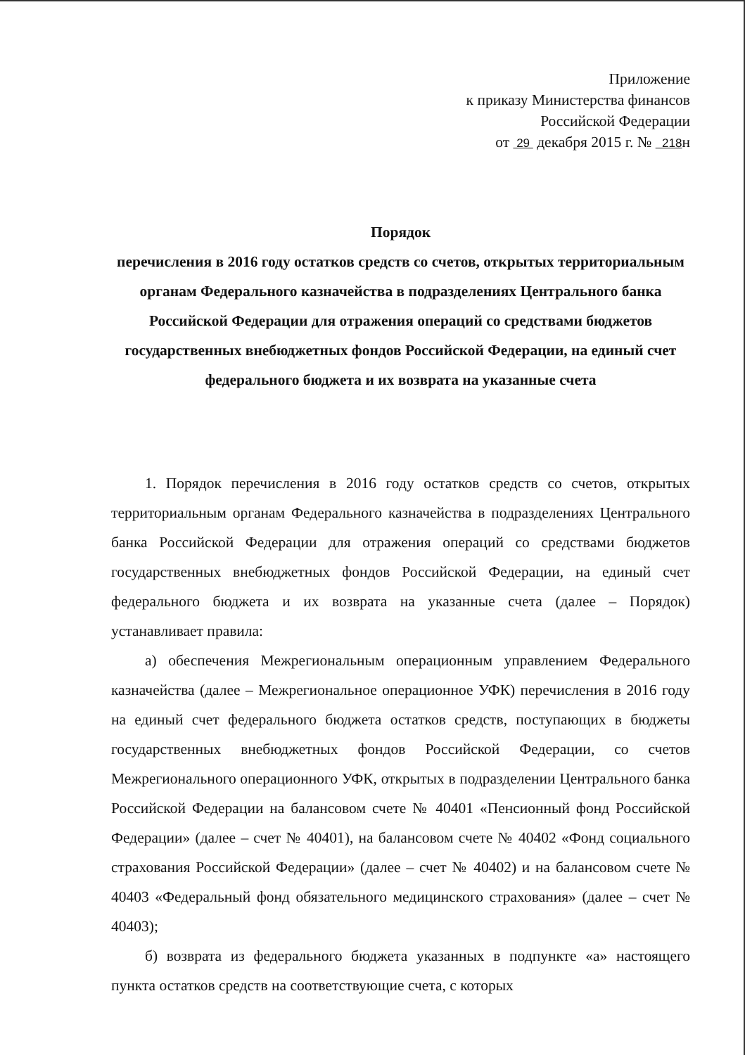Приложение
к приказу Министерства финансов
Российской Федерации
от 29 декабря 2015 г. № 218н
Порядок
перечисления в 2016 году остатков средств со счетов, открытых территориальным органам Федерального казначейства в подразделениях Центрального банка Российской Федерации для отражения операций со средствами бюджетов государственных внебюджетных фондов Российской Федерации, на единый счет федерального бюджета и их возврата на указанные счета
1. Порядок перечисления в 2016 году остатков средств со счетов, открытых территориальным органам Федерального казначейства в подразделениях Центрального банка Российской Федерации для отражения операций со средствами бюджетов государственных внебюджетных фондов Российской Федерации, на единый счет федерального бюджета и их возврата на указанные счета (далее – Порядок) устанавливает правила:
а) обеспечения Межрегиональным операционным управлением Федерального казначейства (далее – Межрегиональное операционное УФК) перечисления в 2016 году на единый счет федерального бюджета остатков средств, поступающих в бюджеты государственных внебюджетных фондов Российской Федерации, со счетов Межрегионального операционного УФК, открытых в подразделении Центрального банка Российской Федерации на балансовом счете № 40401 «Пенсионный фонд Российской Федерации» (далее – счет № 40401), на балансовом счете № 40402 «Фонд социального страхования Российской Федерации» (далее – счет № 40402) и на балансовом счете № 40403 «Федеральный фонд обязательного медицинского страхования» (далее – счет № 40403);
б) возврата из федерального бюджета указанных в подпункте «а» настоящего пункта остатков средств на соответствующие счета, с которых